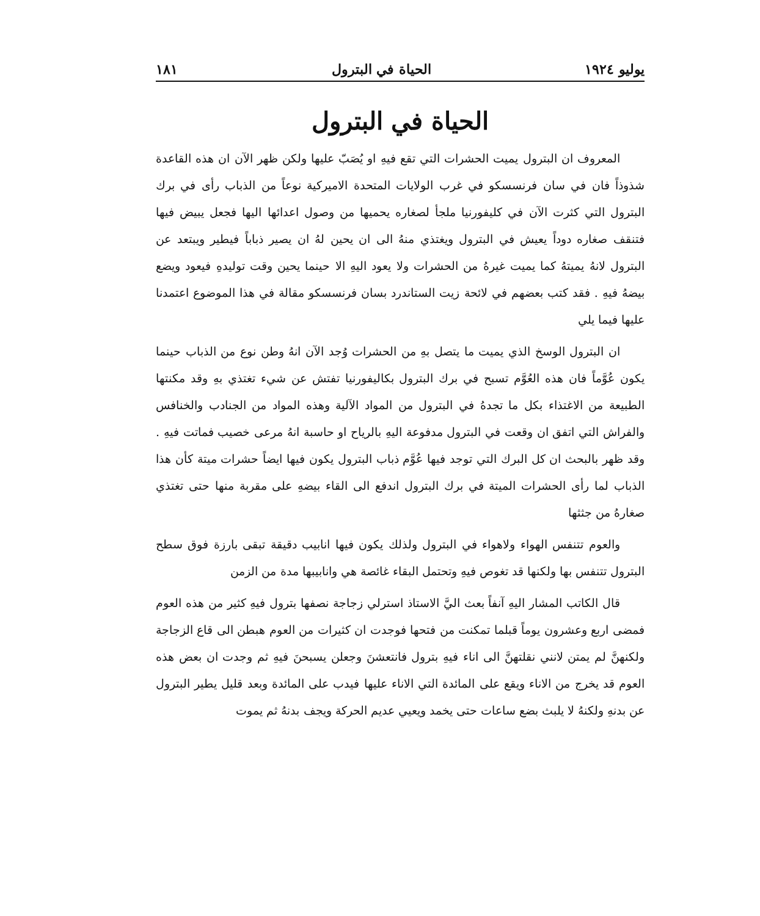يوليو ١٩٢٤ الحياة في البترول ١٨١
الحياة في البترول
المعروف ان البترول يميت الحشرات التي تقع فيهِ او يُصَبّ عليها ولكن ظهر الآن ان هذه القاعدة شذوذاً فان في سان فرنسسكو في غرب الولايات المتحدة الاميركية نوعاً من الذباب رأى في برك البترول التي كثرت الآن في كليفورنيا ملجأ لصغاره يحميها من وصول اعدائها اليها فجعل يبيض فيها فتنقف صغاره دوداً يعيش في البترول ويغتذي منهُ الى ان يحين لهُ ان يصير ذباباً فيطير ويبتعد عن البترول لانهُ يميتهُ كما يميت غيرهُ من الحشرات ولا يعود اليهِ الا حينما يحين وقت توليدهِ فيعود ويضع بيضهُ فيهِ . فقد كتب بعضهم في لائحة زيت الستاندرد بسان فرنسسكو مقالة في هذا الموضوع اعتمدنا عليها فيما يلي
ان البترول الوسخ الذي يميت ما يتصل بهِ من الحشرات وُجد الآن انهُ وطن نوع من الذباب حينما يكون عُوَّماً فان هذه العُوَّم تسبح في برك البترول بكاليفورنيا تفتش عن شيء تغتذي بهِ وقد مكنتها الطبيعة من الاغتذاء بكل ما تجدهُ في البترول من المواد الآلية وهذه المواد من الجنادب والخنافس والفراش التي اتفق ان وقعت في البترول مدفوعة اليهِ بالرياح او حاسبة انهُ مرعى خصيب فماتت فيهِ . وقد ظهر بالبحث ان كل البرك التي توجد فيها عُوَّم ذباب البترول يكون فيها ايضاً حشرات ميتة كأن هذا الذباب لما رأى الحشرات الميتة في برك البترول اندفع الى القاء بيضهِ على مقربة منها حتى تغتذي صغارهُ من جثثها
والعوم تتنفس الهواء ولاهواء في البترول ولذلك يكون فيها انابيب دقيقة تبقى بارزة فوق سطح البترول تتنفس بها ولكنها قد تغوص فيهِ وتحتمل البقاء غائصة هي وانابيبها مدة من الزمن
قال الكاتب المشار اليهِ آنفاً بعث اليَّ الاستاذ استرلي زجاجة نصفها بترول فيهِ كثير من هذه العوم فمضى اربع وعشرون يوماً قبلما تمكنت من فتحها فوجدت ان كثيرات من العوم هبطن الى قاع الزجاجة ولكنهنَّ لم يمتن لانني نقلتهنَّ الى اناء فيهِ بترول فانتعشنَ وجعلن يسبحنَ فيهِ ثم وجدت ان بعض هذه العوم قد يخرج من الاناء ويقع على المائدة التي الاناء عليها فيدب على المائدة وبعد قليل يطير البترول عن بدنهِ ولكنهُ لا يلبث بضع ساعات حتى يخمد ويعيي عديم الحركة ويجف بدنهُ ثم يموت